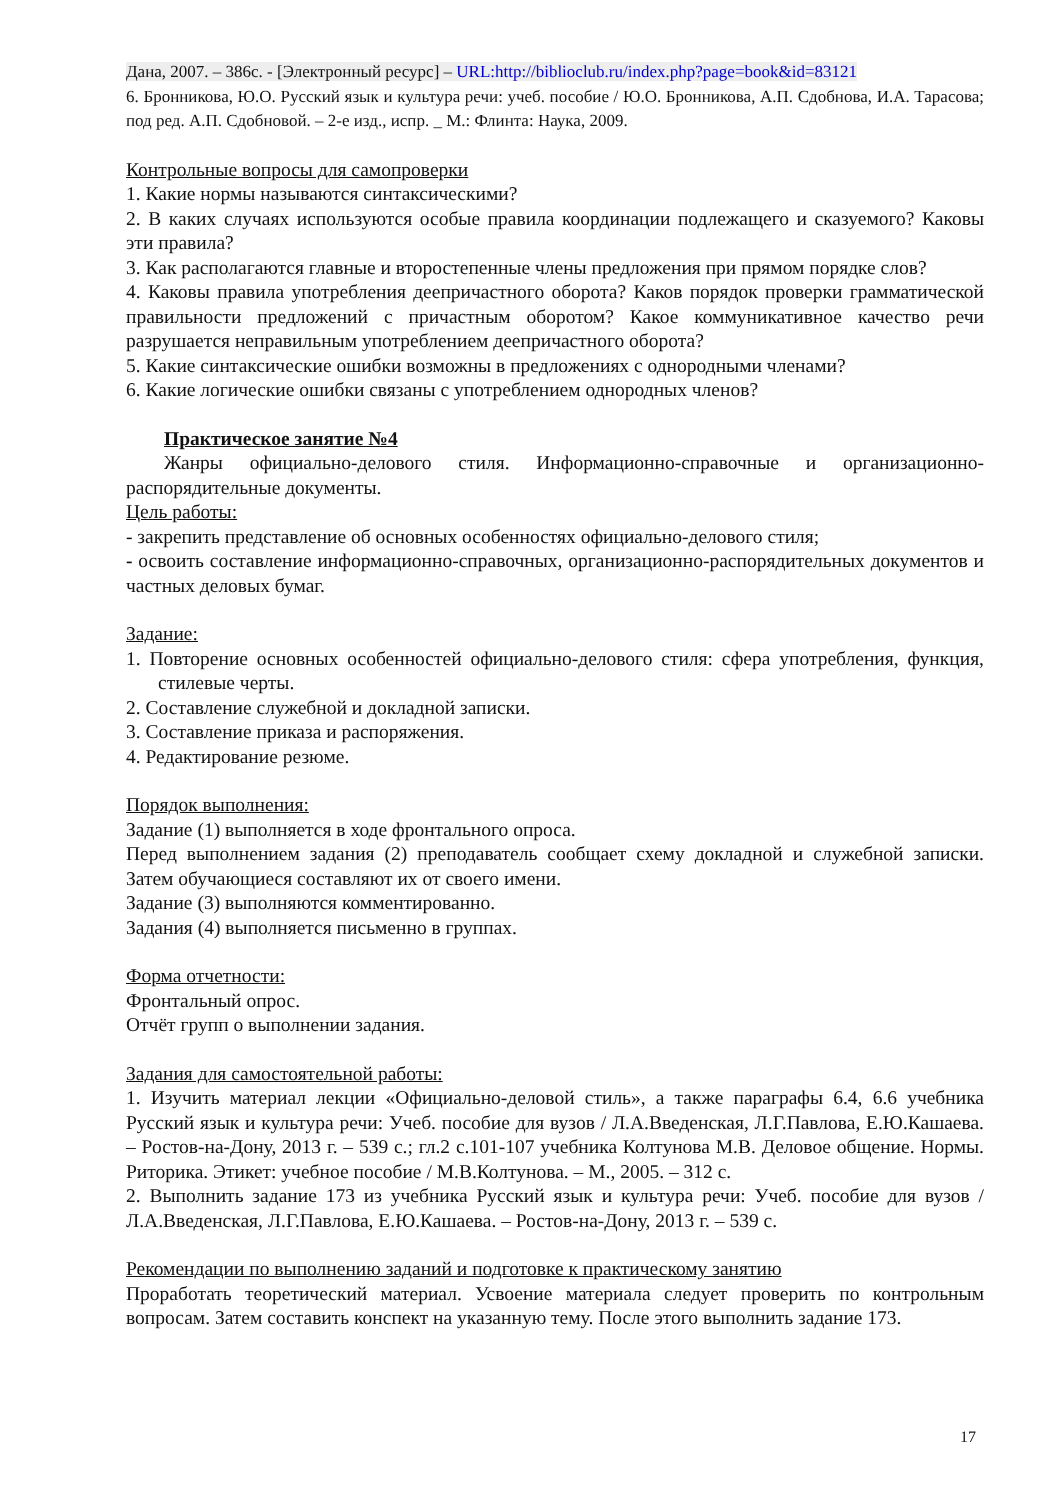Дана, 2007. – 386с. - [Электронный ресурс] – URL:http://biblioclub.ru/index.php?page=book&id=83121
6. Бронникова, Ю.О. Русский язык и культура речи: учеб. пособие / Ю.О. Бронникова, А.П. Сдобнова, И.А. Тарасова; под ред. А.П. Сдобновой. – 2-е изд., испр. _ М.: Флинта: Наука, 2009.
Контрольные вопросы для самопроверки
1. Какие нормы называются синтаксическими?
2. В каких случаях используются особые правила координации подлежащего и сказуемого? Каковы эти правила?
3. Как располагаются главные и второстепенные члены предложения при прямом порядке слов?
4. Каковы правила употребления деепричастного оборота? Каков порядок проверки грамматической правильности предложений с причастным оборотом? Какое коммуникативное качество речи разрушается неправильным употреблением деепричастного оборота?
5. Какие синтаксические ошибки возможны в предложениях с однородными членами?
6. Какие логические ошибки связаны с употреблением однородных членов?
Практическое занятие №4
Жанры официально-делового стиля. Информационно-справочные и организационно-распорядительные документы.
Цель работы:
- закрепить представление об основных особенностях официально-делового стиля;
- освоить составление информационно-справочных, организационно-распорядительных документов и частных деловых бумаг.
Задание:
1. Повторение основных особенностей официально-делового стиля: сфера употребления, функция, стилевые черты.
2. Составление служебной и докладной записки.
3. Составление приказа и распоряжения.
4. Редактирование резюме.
Порядок выполнения:
Задание (1) выполняется в ходе фронтального опроса.
Перед выполнением задания (2) преподаватель сообщает схему докладной и служебной записки. Затем обучающиеся составляют их от своего имени.
Задание (3) выполняются комментированно.
Задания (4) выполняется письменно в группах.
Форма отчетности:
Фронтальный опрос.
Отчёт групп о выполнении задания.
Задания для самостоятельной работы:
1. Изучить материал лекции «Официально-деловой стиль», а также параграфы 6.4, 6.6 учебника Русский язык и культура речи: Учеб. пособие для вузов / Л.А.Введенская, Л.Г.Павлова, Е.Ю.Кашаева. – Ростов-на-Дону, 2013 г. – 539 с.; гл.2 с.101-107 учебника Колтунова М.В. Деловое общение. Нормы. Риторика. Этикет: учебное пособие / М.В.Колтунова. – М., 2005. – 312 с.
2. Выполнить задание 173 из учебника Русский язык и культура речи: Учеб. пособие для вузов / Л.А.Введенская, Л.Г.Павлова, Е.Ю.Кашаева. – Ростов-на-Дону, 2013 г. – 539 с.
Рекомендации по выполнению заданий и подготовке к практическому занятию
Проработать теоретический материал. Усвоение материала следует проверить по контрольным вопросам. Затем составить конспект на указанную тему. После этого выполнить задание 173.
17